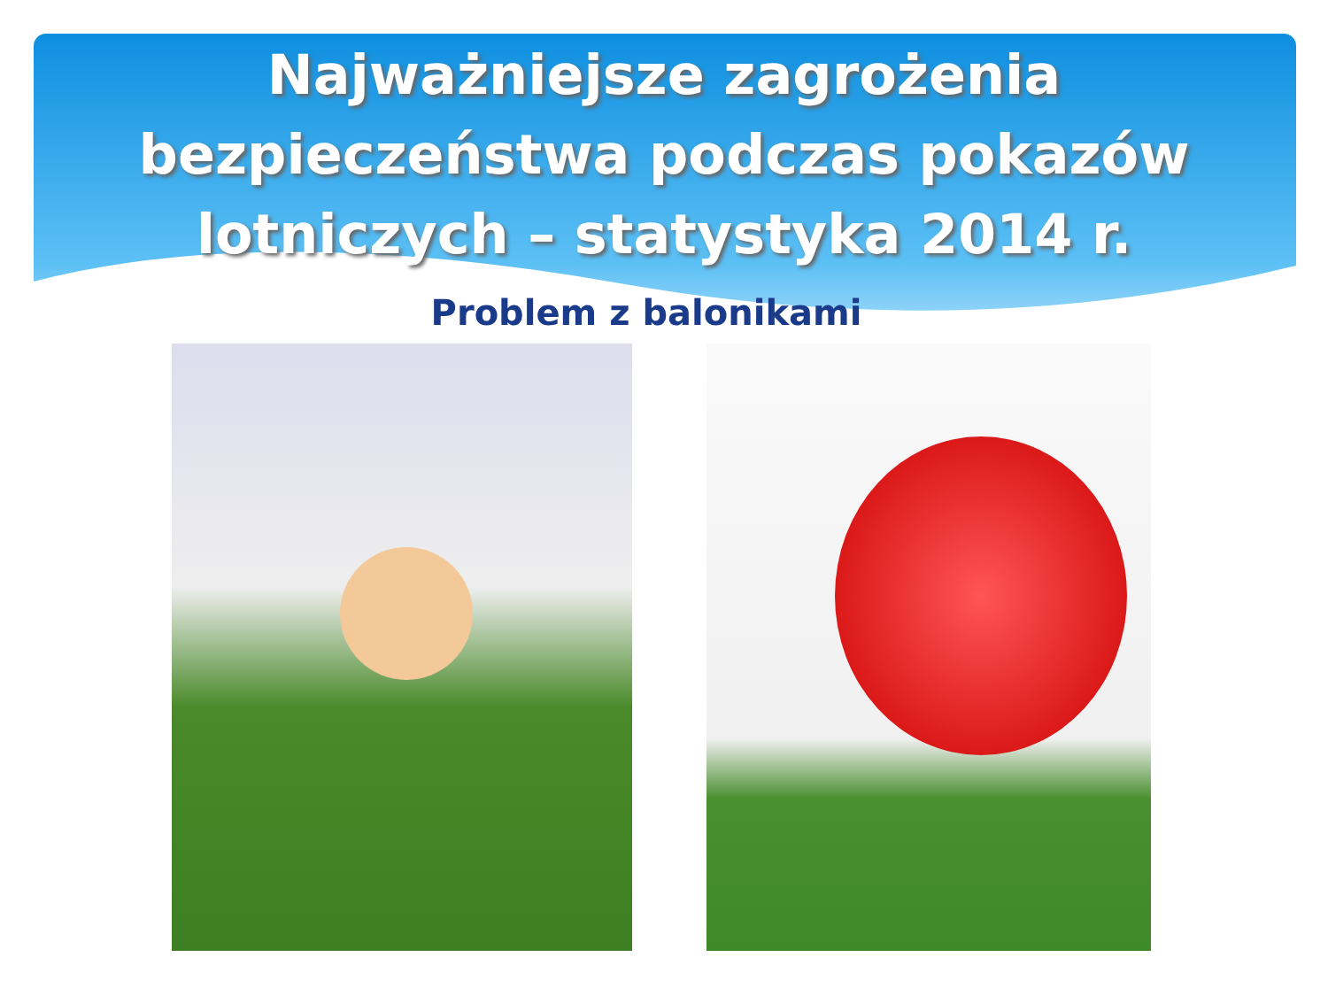Najważniejsze zagrożenia
bezpieczeństwa podczas pokazów
lotniczych – statystyka 2014 r.
Problem z balonikami